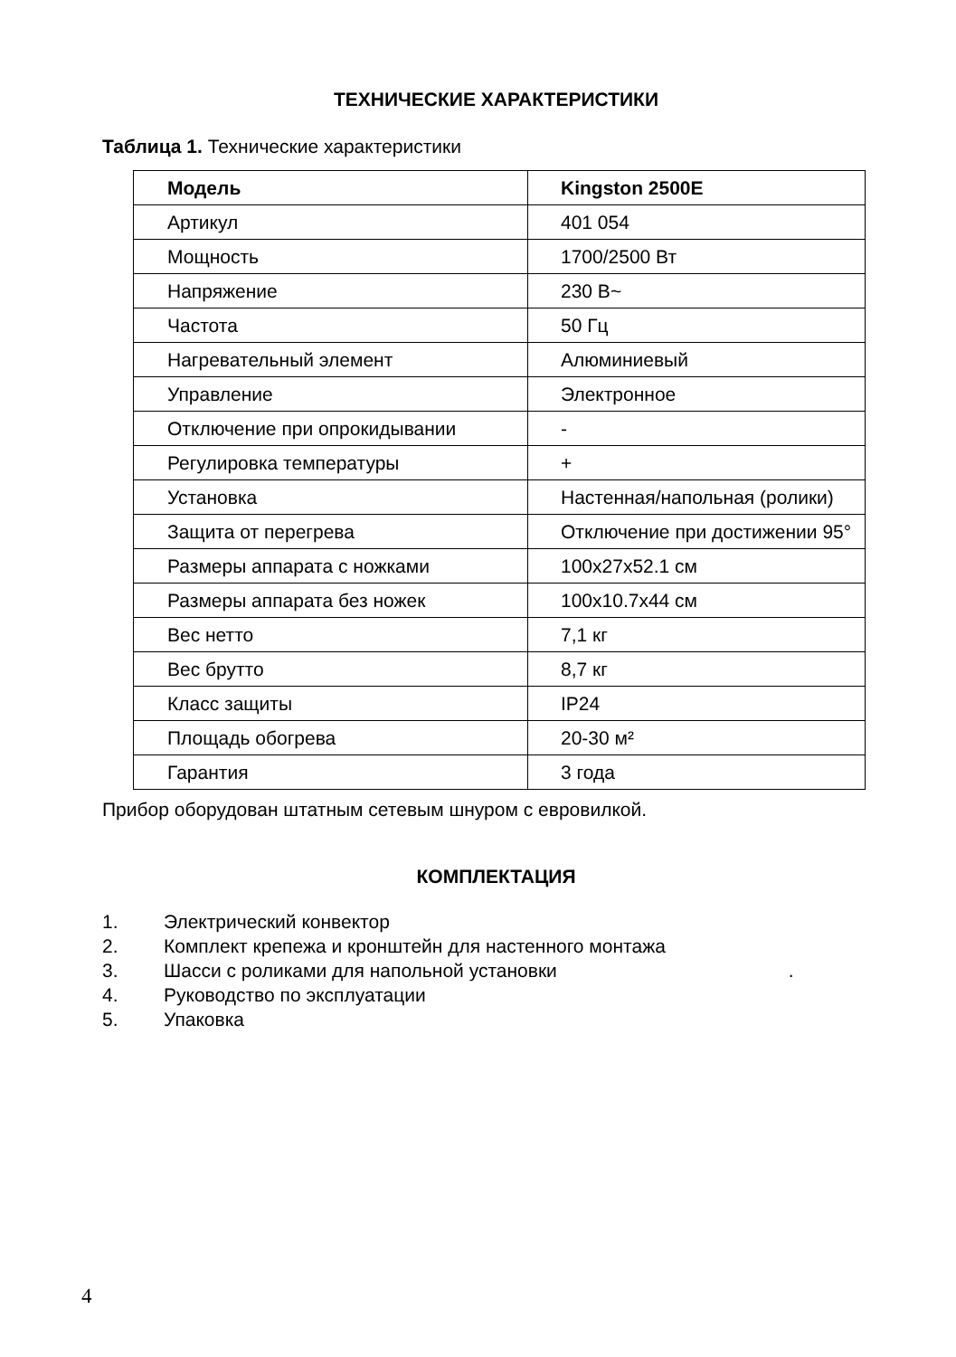ТЕХНИЧЕСКИЕ ХАРАКТЕРИСТИКИ
Таблица 1. Технические характеристики
| Модель | Kingston 2500E |
| --- | --- |
| Артикул | 401 054 |
| Мощность | 1700/2500 Вт |
| Напряжение | 230 В~ |
| Частота | 50 Гц |
| Нагревательный элемент | Алюминиевый |
| Управление | Электронное |
| Отключение при опрокидывании | - |
| Регулировка температуры | + |
| Установка | Настенная/напольная (ролики) |
| Защита от перегрева | Отключение при достижении 95° |
| Размеры аппарата с ножками | 100x27x52.1 см |
| Размеры аппарата без ножек | 100x10.7x44 см |
| Вес нетто | 7,1 кг |
| Вес брутто | 8,7 кг |
| Класс защиты | IP24 |
| Площадь обогрева | 20-30 м² |
| Гарантия | 3 года |
Прибор оборудован штатным сетевым шнуром с евровилкой.
КОМПЛЕКТАЦИЯ
1. Электрический конвектор
2. Комплект крепежа и кронштейн для настенного монтажа
3. Шасси с роликами для напольной установки .
4. Руководство по эксплуатации
5. Упаковка
4